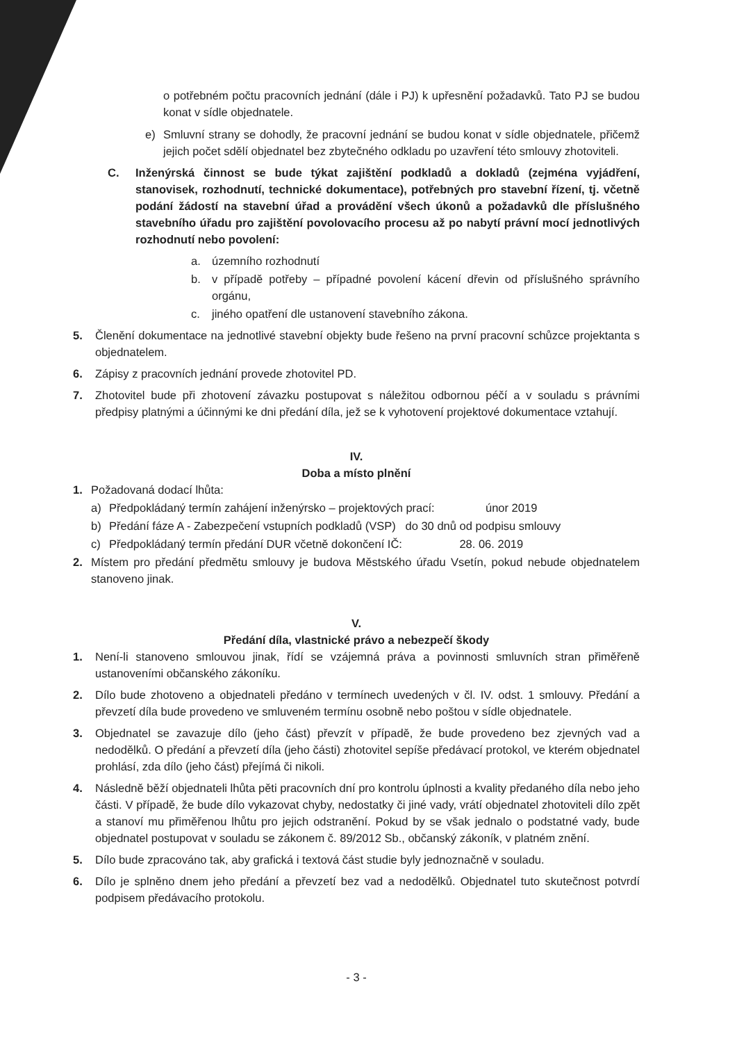o potřebném počtu pracovních jednání (dále i PJ) k upřesnění požadavků. Tato PJ se budou konat v sídle objednatele.
e) Smluvní strany se dohodly, že pracovní jednání se budou konat v sídle objednatele, přičemž jejich počet sdělí objednatel bez zbytečného odkladu po uzavření této smlouvy zhotoviteli.
C. Inženýrská činnost se bude týkat zajištění podkladů a dokladů (zejména vyjádření, stanovisek, rozhodnutí, technické dokumentace), potřebných pro stavební řízení, tj. včetně podání žádostí na stavební úřad a provádění všech úkonů a požadavků dle příslušného stavebního úřadu pro zajištění povolovacího procesu až po nabytí právní mocí jednotlivých rozhodnutí nebo povolení:
a. územního rozhodnutí
b. v případě potřeby – případné povolení kácení dřevin od příslušného správního orgánu,
c. jiného opatření dle ustanovení stavebního zákona.
5. Členění dokumentace na jednotlivé stavební objekty bude řešeno na první pracovní schůzce projektanta s objednatelem.
6. Zápisy z pracovních jednání provede zhotovitel PD.
7. Zhotovitel bude při zhotovení závazku postupovat s náležitou odbornou péčí a v souladu s právními předpisy platnými a účinnými ke dni předání díla, jež se k vyhotovení projektové dokumentace vztahují.
IV.
Doba a místo plnění
1. Požadovaná dodací lhůta:
a) Předpokládaný termín zahájení inženýrsko – projektových prací: únor 2019
b) Předání fáze A - Zabezpečení vstupních podkladů (VSP) do 30 dnů od podpisu smlouvy
c) Předpokládaný termín předání DUR včetně dokončení IČ: 28. 06. 2019
2. Místem pro předání předmětu smlouvy je budova Městského úřadu Vsetín, pokud nebude objednatelem stanoveno jinak.
V.
Předání díla, vlastnické právo a nebezpečí škody
1. Není-li stanoveno smlouvou jinak, řídí se vzájemná práva a povinnosti smluvních stran přiměřeně ustanoveními občanského zákoníku.
2. Dílo bude zhotoveno a objednateli předáno v termínech uvedených v čl. IV. odst. 1 smlouvy. Předání a převzetí díla bude provedeno ve smluveném termínu osobně nebo poštou v sídle objednatele.
3. Objednatel se zavazuje dílo (jeho část) převzít v případě, že bude provedeno bez zjevných vad a nedodělků. O předání a převzetí díla (jeho části) zhotovitel sepíše předávací protokol, ve kterém objednatel prohlásí, zda dílo (jeho část) přejímá či nikoli.
4. Následně běží objednateli lhůta pěti pracovních dní pro kontrolu úplnosti a kvality předaného díla nebo jeho části. V případě, že bude dílo vykazovat chyby, nedostatky či jiné vady, vrátí objednatel zhotoviteli dílo zpět a stanoví mu přiměřenou lhůtu pro jejich odstranění. Pokud by se však jednalo o podstatné vady, bude objednatel postupovat v souladu se zákonem č. 89/2012 Sb., občanský zákoník, v platném znění.
5. Dílo bude zpracováno tak, aby grafická i textová část studie byly jednoznačně v souladu.
6. Dílo je splněno dnem jeho předání a převzetí bez vad a nedodělků. Objednatel tuto skutečnost potvrdí podpisem předávacího protokolu.
- 3 -